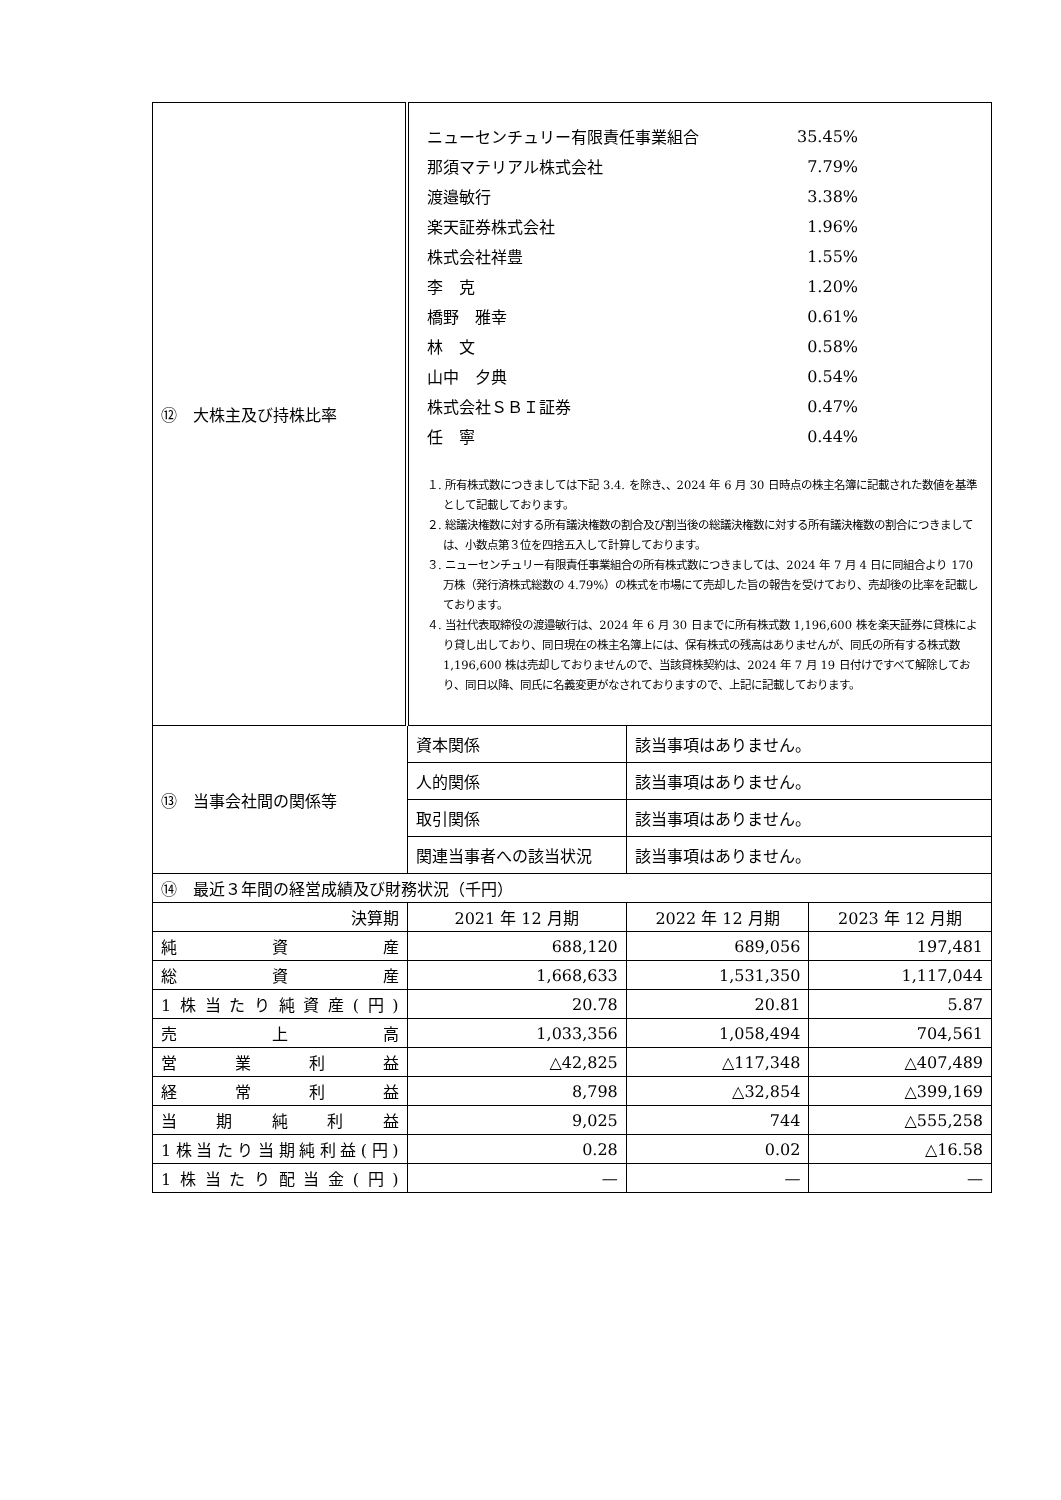| ⑫ 大株主及び持株比率 | / ニューセンチュリー有限責任事業組合 / 35.45% / / 那須マテリアル株式会社 / 7.79% / / 渡邉敏行 / 3.38% / / 楽天証券株式会社 / 1.96% / / 株式会社祥豊 / 1.55% / / 李 克 / 1.20% / / 橋野 雅幸 / 0.61% / / 林 文 / 0.58% / / 山中 夕典 / 0.54% / / 株式会社ＳＢＩ証券 / 0.47% / / 任 寧 / 0.44% / １. 所有株式数につきましては下記 3.4. を除き、、2024 年 6 月 30 日時点の株主名簿に記載された数値を基準として記載しております。 ２. 総議決権数に対する所有議決権数の割合及び割当後の総議決権数に対する所有議決権数の割合につきましては、小数点第３位を四捨五入して計算しております。 ３. ニューセンチュリー有限責任事業組合の所有株式数につきましては、2024 年 7 月 4 日に同組合より 170 万株（発行済株式総数の 4.79%）の株式を市場にて売却した旨の報告を受けており、売却後の比率を記載しております。 ４. 当社代表取締役の渡邉敏行は、2024 年 6 月 30 日までに所有株式数 1,196,600 株を楽天証券に貸株により貸し出しており、同日現在の株主名簿上には、保有株式の残高はありませんが、同氏の所有する株式数 1,196,600 株は売却しておりませんので、当該貸株契約は、2024 年 7 月 19 日付けですべて解除しており、同日以降、同氏に名義変更がなされておりますので、上記に記載しております。 | | |
| ⑬ 当事会社間の関係等 | 資本関係 | 該当事項はありません。 | |
| | 人的関係 | 該当事項はありません。 | |
| | 取引関係 | 該当事項はありません。 | |
| | 関連当事者への該当状況 | 該当事項はありません。 | |
| ⑭ 最近３年間の経営成績及び財務状況（千円） | | | |
| 決算期 | 2021 年 12 月期 | 2022 年 12 月期 | 2023 年 12 月期 |
| 純資産 | 688,120 | 689,056 | 197,481 |
| 総資産 | 1,668,633 | 1,531,350 | 1,117,044 |
| 1株当たり純資産(円) | 20.78 | 20.81 | 5.87 |
| 売上高 | 1,033,356 | 1,058,494 | 704,561 |
| 営業利益 | △42,825 | △117,348 | △407,489 |
| 経常利益 | 8,798 | △32,854 | △399,169 |
| 当期純利益 | 9,025 | 744 | △555,258 |
| 1株当たり当期純利益(円) | 0.28 | 0.02 | △16.58 |
| 1株当たり配当金(円) | — | — | — |